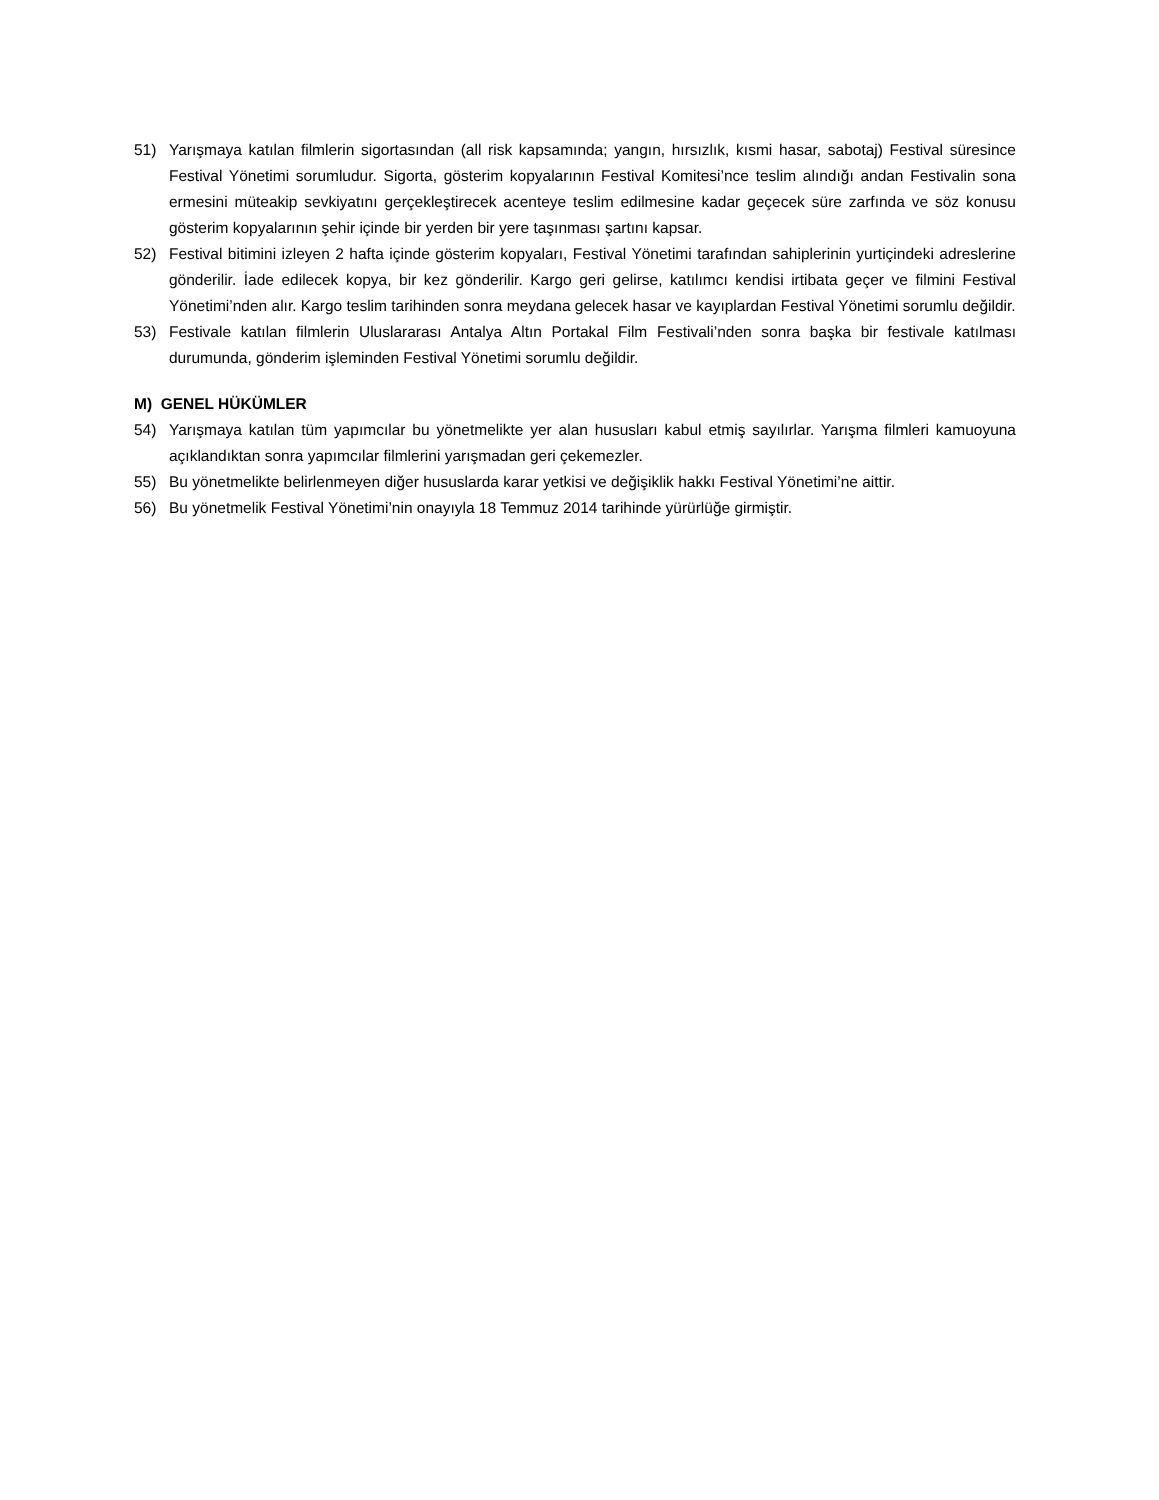51) Yarışmaya katılan filmlerin sigortasından (all risk kapsamında; yangın, hırsızlık, kısmi hasar, sabotaj) Festival süresince Festival Yönetimi sorumludur. Sigorta, gösterim kopyalarının Festival Komitesi’nce teslim alındığı andan Festivalin sona ermesini müteakip sevkiyatını gerçekleştirecek acenteye teslim edilmesine kadar geçecek süre zarfında ve söz konusu gösterim kopyalarının şehir içinde bir yerden bir yere taşınması şartını kapsar.
52) Festival bitimini izleyen 2 hafta içinde gösterim kopyaları, Festival Yönetimi tarafından sahiplerinin yurtiçindeki adreslerine gönderilir. İade edilecek kopya, bir kez gönderilir. Kargo geri gelirse, katılımcı kendisi irtibata geçer ve filmini Festival Yönetimi’nden alır. Kargo teslim tarihinden sonra meydana gelecek hasar ve kayıplardan Festival Yönetimi sorumlu değildir.
53) Festivale katılan filmlerin Uluslararası Antalya Altın Portakal Film Festivali’nden sonra başka bir festivale katılması durumunda, gönderim işleminden Festival Yönetimi sorumlu değildir.
M) GENEL HÜKÜMLER
54) Yarışmaya katılan tüm yapımcılar bu yönetmelikte yer alan hususları kabul etmiş sayılırlar. Yarışma filmleri kamuoyuna açıklandıktan sonra yapımcılar filmlerini yarışmadan geri çekemezler.
55) Bu yönetmelikte belirlenmeyen diğer hususlarda karar yetkisi ve değişiklik hakkı Festival Yönetimi’ne aittir.
56) Bu yönetmelik Festival Yönetimi’nin onayıyla 18 Temmuz 2014 tarihinde yürürlüğe girmiştir.